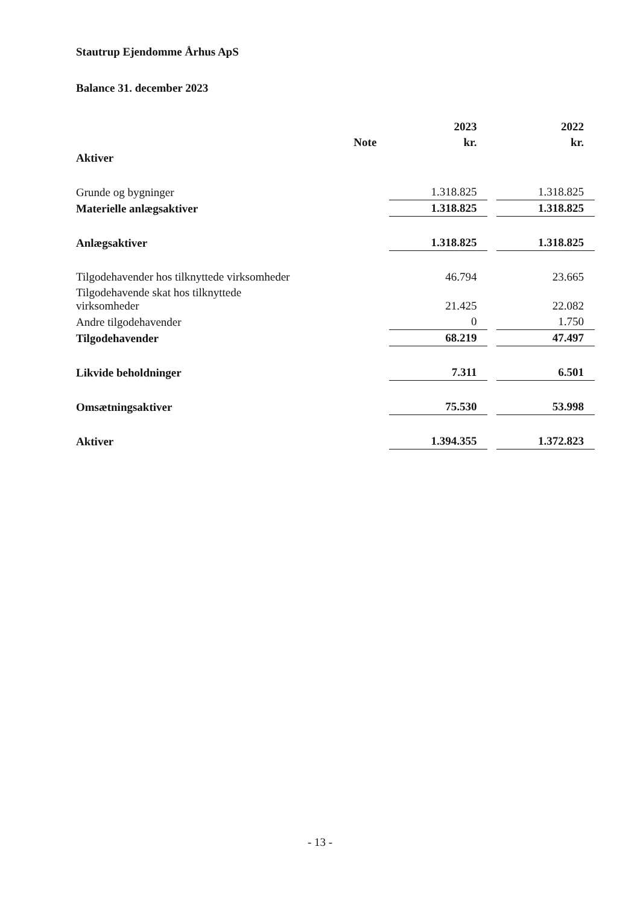Stautrup Ejendomme Århus ApS
Balance 31. december 2023
| | | 2023 | | 2022 |
| --- | --- | --- | --- | --- |
| | Note | kr. | | kr. |
| Aktiver | | | | |
| Grunde og bygninger | | 1.318.825 | | 1.318.825 |
| Materielle anlægsaktiver | | 1.318.825 | | 1.318.825 |
| Anlægsaktiver | | 1.318.825 | | 1.318.825 |
| Tilgodehavender hos tilknyttede virksomheder | | 46.794 | | 23.665 |
| Tilgodehavende skat hos tilknyttede virksomheder | | 21.425 | | 22.082 |
| Andre tilgodehavender | | 0 | | 1.750 |
| Tilgodehavender | | 68.219 | | 47.497 |
| Likvide beholdninger | | 7.311 | | 6.501 |
| Omsætningsaktiver | | 75.530 | | 53.998 |
| Aktiver | | 1.394.355 | | 1.372.823 |
- 13 -